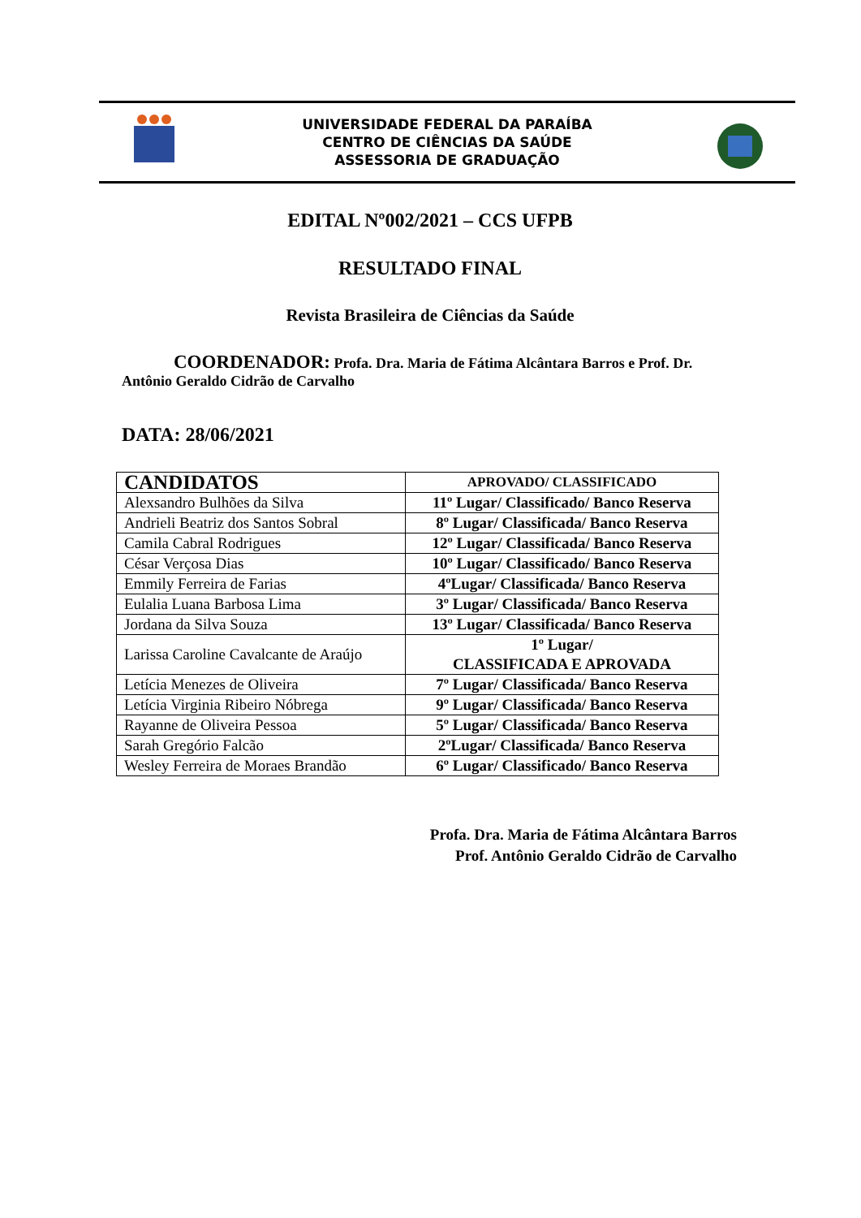UNIVERSIDADE FEDERAL DA PARAÍBA
CENTRO DE CIÊNCIAS DA SAÚDE
ASSESSORIA DE GRADUAÇÃO
EDITAL Nº002/2021 – CCS UFPB
RESULTADO FINAL
Revista Brasileira de Ciências da Saúde
COORDENADOR: Profa. Dra. Maria de Fátima Alcântara Barros e Prof. Dr. Antônio Geraldo Cidrão de Carvalho
DATA: 28/06/2021
| CANDIDATOS | APROVADO/ CLASSIFICADO |
| --- | --- |
| Alexsandro Bulhões da Silva | 11º Lugar/ Classificado/ Banco Reserva |
| Andrieli Beatriz dos Santos Sobral | 8º Lugar/ Classificada/ Banco Reserva |
| Camila Cabral Rodrigues | 12º Lugar/ Classificada/ Banco Reserva |
| César Verçosa Dias | 10º Lugar/ Classificado/ Banco Reserva |
| Emmily Ferreira de Farias | 4ºLugar/ Classificada/ Banco Reserva |
| Eulalia Luana Barbosa Lima | 3º Lugar/ Classificada/ Banco Reserva |
| Jordana da Silva Souza | 13º Lugar/ Classificada/ Banco Reserva |
| Larissa Caroline Cavalcante de Araújo | 1º Lugar/ CLASSIFICADA E APROVADA |
| Letícia Menezes de Oliveira | 7º Lugar/ Classificada/ Banco Reserva |
| Letícia Virginia Ribeiro Nóbrega | 9º Lugar/ Classificada/ Banco Reserva |
| Rayanne de Oliveira Pessoa | 5º Lugar/ Classificada/ Banco Reserva |
| Sarah Gregório Falcão | 2ºLugar/ Classificada/ Banco Reserva |
| Wesley Ferreira de Moraes Brandão | 6º Lugar/ Classificado/ Banco Reserva |
Profa. Dra. Maria de Fátima Alcântara Barros
Prof. Antônio Geraldo Cidrão de Carvalho